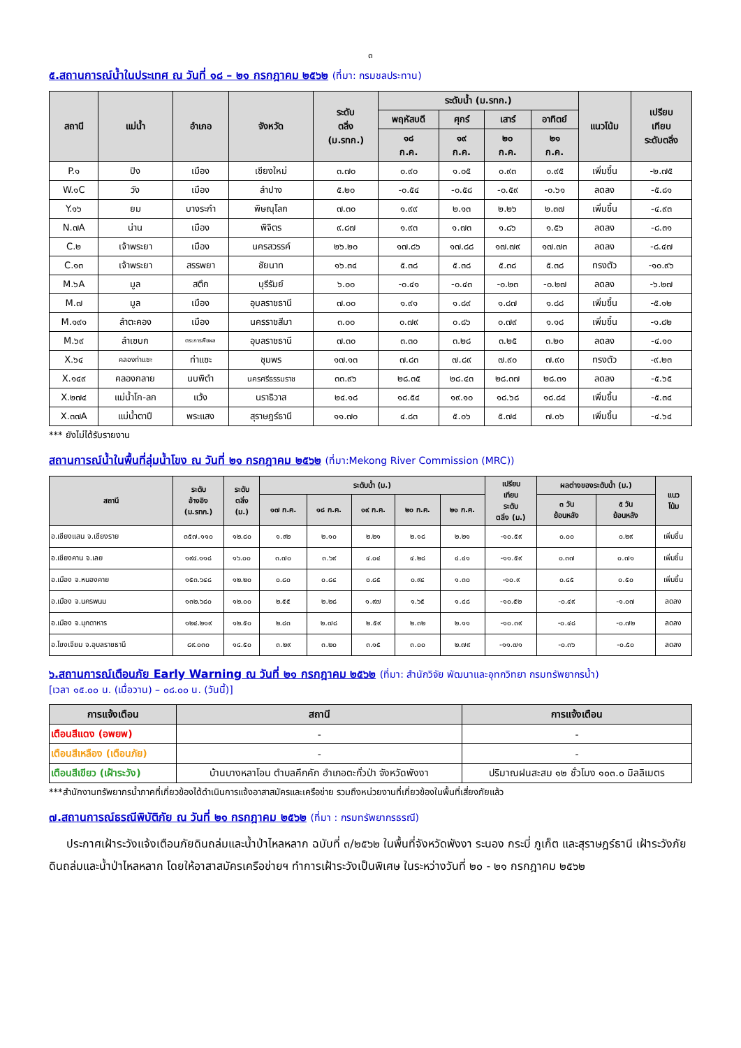๓
๕.สถานการณ์น้ำในประเทศ ณ วันที่ ๑๘ – ๒๑ กรกฎาคม ๒๕๖๒ (ที่มา: กรมชลประทาน)
| สถานี | แม่น้ำ | อำเภอ | จังหวัด | ระดับ ตลิ่ง (ม.รทก.) | ระดับน้ำ (ม.รทก.) | | | | แนวโน้ม | เปรียบ เทียบ ระดับตลิ่ง |
| --- | --- | --- | --- | --- | --- | --- | --- | --- | --- | --- |
| | | | | | พฤหัสบดี | ศุกร์ | เสาร์ | อาทิตย์ | | |
| | | | | | ๑๘ ก.ค. | ๑๙ ก.ค. | ๒๐ ก.ค. | ๒๑ ก.ค. | | |
| P.๑ | ปิง | เมือง | เชียงใหม่ | ๓.๗๐ | ๐.๙๐ | ๑.๐๕ | ๐.๙๓ | ๐.๙๕ | เพิ่มขึ้น | -๒.๗๕ |
| W.๑C | วัง | เมือง | ลำปาง | ๕.๒๐ | -๐.๕๔ | -๐.๕๘ | -๐.๕๙ | -๐.๖๑ | ลดลง | -๕.๘๑ |
| Y.๑๖ | ยม | บางระกำ | พิษณุโลก | ๗.๓๐ | ๑.๙๙ | ๒.๑๓ | ๒.๒๖ | ๒.๓๗ | เพิ่มขึ้น | -๔.๙๓ |
| N.๗A | น่าน | เมือง | พิจิตร | ๙.๘๗ | ๑.๙๓ | ๑.๗๓ | ๑.๘๖ | ๑.๕๖ | ลดลง | -๘.๓๑ |
| C.๒ | เจ้าพระยา | เมือง | นครสวรรค์ | ๒๖.๒๐ | ๑๗.๘๖ | ๑๗.๘๘ | ๑๗.๗๙ | ๑๗.๗๓ | ลดลง | -๘.๔๗ |
| C.๑๓ | เจ้าพระยา | สรรพยา | ชัยนาท | ๑๖.๓๔ | ๕.๓๘ | ๕.๓๘ | ๕.๓๘ | ๕.๓๘ | ทรงตัว | -๑๐.๙๖ |
| M.๖A | มูล | สตึก | บุรีรัมย์ | ๖.๐๐ | -๐.๔๑ | -๐.๔๓ | -๐.๒๓ | -๐.๒๗ | ลดลง | -๖.๒๗ |
| M.๗ | มูล | เมือง | อุบลราชธานี | ๗.๐๐ | ๑.๙๑ | ๑.๘๙ | ๑.๘๗ | ๑.๘๘ | เพิ่มขึ้น | -๕.๑๒ |
| M.๑๙๑ | ลำตะคอง | เมือง | นครราชสีมา | ๓.๐๐ | ๐.๗๙ | ๐.๘๖ | ๐.๗๙ | ๑.๑๘ | เพิ่มขึ้น | -๑.๘๒ |
| M.๖๙ | ลำเซบก | ตระการพืชผล | อุบลราชธานี | ๗.๓๐ | ๓.๓๐ | ๓.๒๘ | ๓.๒๕ | ๓.๒๐ | ลดลง | -๔.๑๐ |
| X.๖๔ | คลองท่าแซะ | ท่าแซะ | ชุมพร | ๑๗.๑๓ | ๗.๘๓ | ๗.๘๙ | ๗.๙๐ | ๗.๙๐ | ทรงตัว | -๙.๒๓ |
| X.๑๔๙ | คลองกลาย | นบพิตำ | นครศรีธรรมราช | ๓๓.๙๖ | ๒๘.๓๕ | ๒๘.๔๓ | ๒๘.๓๗ | ๒๘.๓๑ | ลดลง | -๕.๖๕ |
| X.๒๗๔ | แม่น้ำโก-ลก | แว้ง | นราธิวาส | ๒๔.๑๘ | ๑๘.๕๔ | ๑๙.๑๐ | ๑๘.๖๘ | ๑๘.๘๔ | เพิ่มขึ้น | -๕.๓๔ |
| X.๓๗A | แม่น้ำตาปี | พระแสง | สุราษฎร์ธานี | ๑๑.๗๐ | ๔.๘๓ | ๕.๐๖ | ๕.๗๔ | ๗.๐๖ | เพิ่มขึ้น | -๔.๖๔ |
*** ยังไม่ได้รับรายงาน
สถานการณ์น้ำในพื้นที่ลุ่มน้ำโขง ณ วันที่ ๒๑ กรกฎาคม ๒๕๖๒ (ที่มา:Mekong River Commission (MRC))
| สถานี | ระดับ อ้างอิง (ม.รทก.) | ระดับ ตลิ่ง (ม.) | ระดับน้ำ (ม.) | | | | | เปรียบ เทียบ ระดับ ตลิ่ง (ม.) | ผลต่างของระดับน้ำ (ม.) | | แนว โน้ม |
| --- | --- | --- | --- | --- | --- | --- | --- | --- | --- | --- | --- |
| | | | ๑๗ ก.ค. | ๑๘ ก.ค. | ๑๙ ก.ค. | ๒๐ ก.ค. | ๒๑ ก.ค. | | ๓ วัน ย้อนหลัง | ๕ วัน ย้อนหลัง | |
| อ.เชียงแสน จ.เชียงราย | ๓๕๗.๑๑๐ | ๑๒.๘๐ | ๑.๙๒ | ๒.๑๐ | ๒.๒๑ | ๒.๑๘ | ๒.๒๑ | -๑๐.๕๙ | ๐.๐๐ | ๐.๒๙ | เพิ่มขึ้น |
| อ.เชียงคาน จ.เลย | ๑๙๔.๑๑๘ | ๑๖.๐๐ | ๓.๗๐ | ๓.๖๙ | ๔.๐๔ | ๔.๒๘ | ๔.๔๑ | -๑๑.๕๙ | ๐.๓๗ | ๐.๗๑ | เพิ่มขึ้น |
| อ.เมือง จ.หนองคาย | ๑๕๓.๖๔๘ | ๑๒.๒๐ | ๐.๘๐ | ๐.๘๔ | ๐.๘๕ | ๐.๙๔ | ๑.๓๐ | -๑๐.๙ | ๐.๔๕ | ๐.๕๐ | เพิ่มขึ้น |
| อ.เมือง จ.นครพนม | ๑๓๒.๖๘๐ | ๑๒.๐๐ | ๒.๕๕ | ๒.๒๘ | ๑.๙๗ | ๑.๖๕ | ๑.๔๘ | -๑๐.๕๒ | -๐.๔๙ | -๑.๐๗ | ลดลง |
| อ.เมือง จ.มุกดาหาร | ๑๒๔.๒๑๙ | ๑๒.๕๐ | ๒.๘๓ | ๒.๗๘ | ๒.๕๙ | ๒.๓๒ | ๒.๑๑ | -๑๐.๓๙ | -๐.๔๘ | -๐.๗๒ | ลดลง |
| อ.โขงเจียม จ.อุบลราชธานี | ๘๙.๐๓๐ | ๑๔.๕๐ | ๓.๒๙ | ๓.๒๐ | ๓.๑๕ | ๓.๐๐ | ๒.๗๙ | -๑๑.๗๑ | -๐.๓๖ | -๐.๕๐ | ลดลง |
๖.สถานการณ์เตือนภัย Early Warning ณ วันที่ ๒๑ กรกฎาคม ๒๕๖๒ (ที่มา: สำนักวิจัย พัฒนาและอุทกวิทยา กรมทรัพยากรน้ำ)
[เวลา ๑๕.๐๐ น. (เมื่อวาน) – ๐๘.๐๐ น. (วันนี้)]
| การแจ้งเตือน | สถานี | การแจ้งเตือน |
| --- | --- | --- |
| เตือนสีแดง (อพยพ) | - | - |
| เตือนสีเหลือง (เตือนภัย) | - | - |
| เตือนสีเขียว (เฝ้าระวัง) | บ้านบางหลาโอน ตำบลคึกคัก อำเภอตะกั่วป่า จังหวัดพังงา | ปริมาณฝนสะสม ๑๒ ชั่วโมง ๑๐๓.๐ มิลลิเมตร |
***สำนักงานทรัพยากรน้ำภาคที่เกี่ยวข้องได้ดำเนินการแจ้งอาสาสมัครและเครือข่าย รวมถึงหน่วยงานที่เกี่ยวข้องในพื้นที่เสี่ยงภัยแล้ว
๗.สถานการณ์ธรณีพิบัติภัย ณ วันที่ ๒๑ กรกฎาคม ๒๕๖๒ (ที่มา : กรมทรัพยากรธรณี)
ประกาศเฝ้าระวังแจ้งเตือนภัยดินถล่มและน้ำป่าไหลหลาก ฉบับที่ ๓/๒๕๖๒ ในพื้นที่จังหวัดพังงา ระนอง กระบี่ ภูเก็ต และสุราษฎร์ธานี เฝ้าระวังภัยดินถล่มและน้ำป่าไหลหลาก โดยให้อาสาสมัครเครือข่ายฯ ทำการเฝ้าระวังเป็นพิเศษ ในระหว่างวันที่ ๒๐ - ๒๑ กรกฎาคม ๒๕๖๒